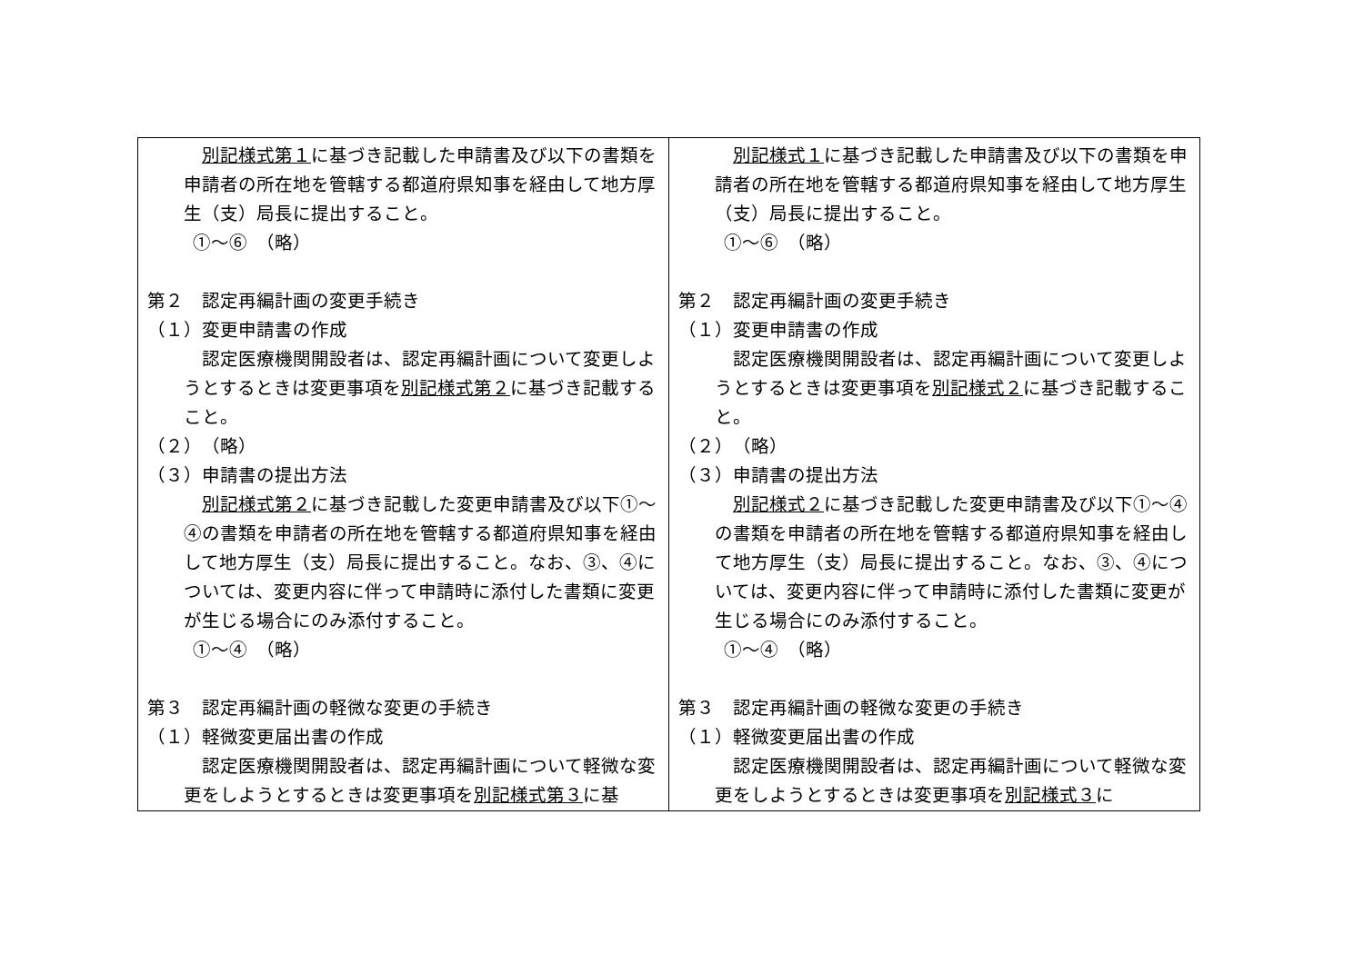| 別記様式第１ に基づき記載した申請書及び以下の書類を申請者の所在地を管轄する都道府県知事を経由して地方厚生（支）局長に提出すること。 ①～⑥ （略） 第２ 認定再編計画の変更手続き （１）変更申請書の作成 認定医療機関開設者は、認定再編計画について変更しようとするときは変更事項を 別記様式第２ に基づき記載すること。 （２） （略） （３）申請書の提出方法 別記様式第２ に基づき記載した変更申請書及び以下①～④の書類を申請者の所在地を管轄する都道府県知事を経由して地方厚生（支）局長に提出すること。なお、③、④については、変更内容に伴って申請時に添付した書類に変更が生じる場合にのみ添付すること。 ①～④ （略） 第３ 認定再編計画の軽微な変更の手続き （１）軽微変更届出書の作成 認定医療機関開設者は、認定再編計画について軽微な変更をしようとするときは変更事項を 別記様式第３ に基 | 別記様式１ に基づき記載した申請書及び以下の書類を申請者の所在地を管轄する都道府県知事を経由して地方厚生（支）局長に提出すること。 ①～⑥ （略） 第２ 認定再編計画の変更手続き （１）変更申請書の作成 認定医療機関開設者は、認定再編計画について変更しようとするときは変更事項を 別記様式２ に基づき記載すること。 （２） （略） （３）申請書の提出方法 別記様式２ に基づき記載した変更申請書及び以下①～④の書類を申請者の所在地を管轄する都道府県知事を経由して地方厚生（支）局長に提出すること。なお、③、④については、変更内容に伴って申請時に添付した書類に変更が生じる場合にのみ添付すること。 ①～④ （略） 第３ 認定再編計画の軽微な変更の手続き （１）軽微変更届出書の作成 認定医療機関開設者は、認定再編計画について軽微な変更をしようとするときは変更事項を 別記様式３ に |